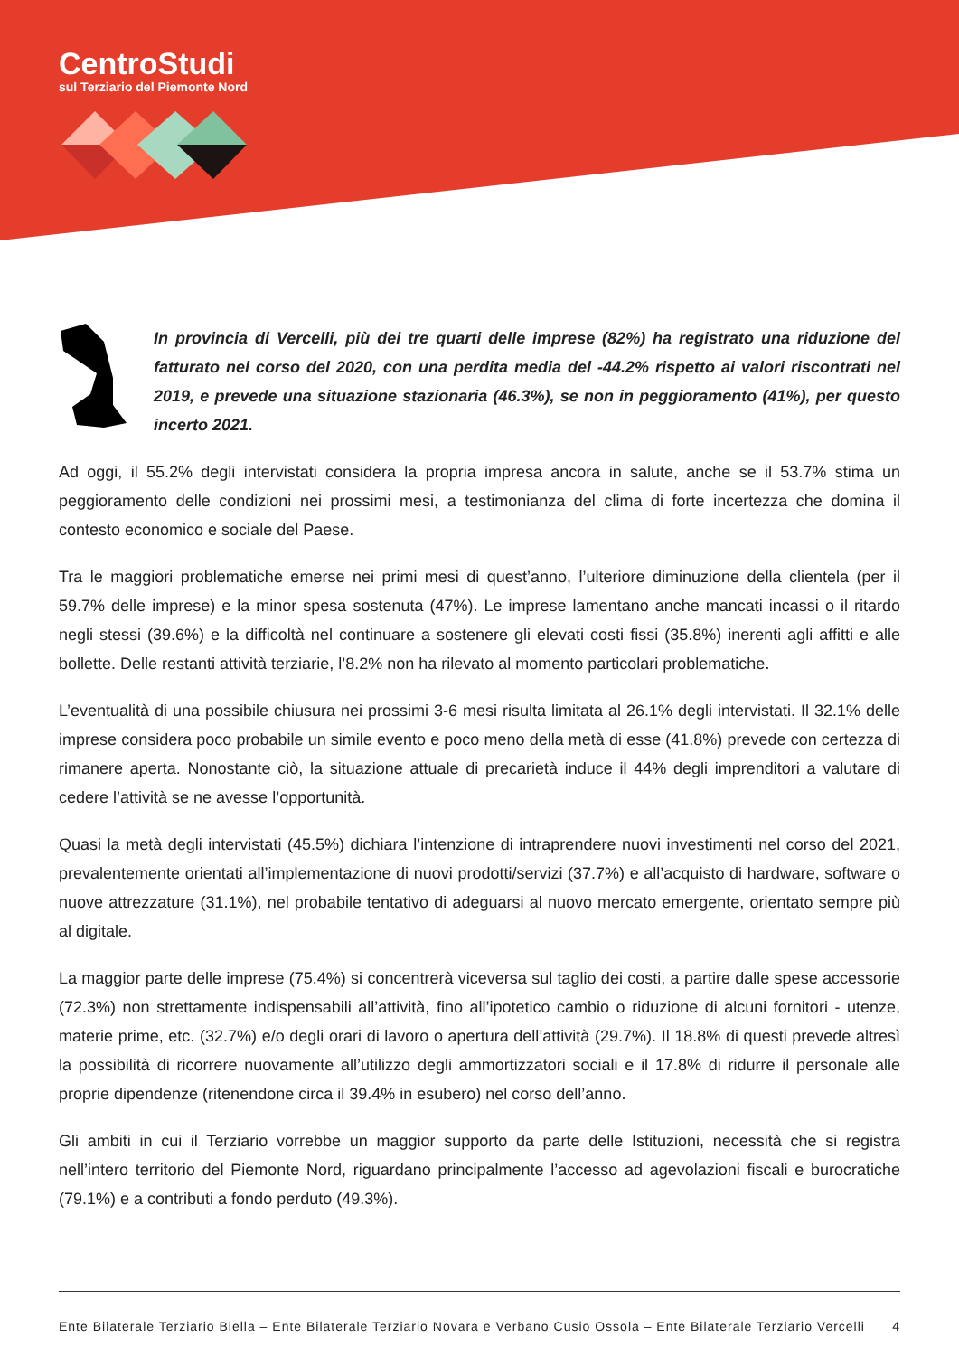CentroStudi
sul Terziario del Piemonte Nord
In provincia di Vercelli, più dei tre quarti delle imprese (82%) ha registrato una riduzione del fatturato nel corso del 2020, con una perdita media del -44.2% rispetto ai valori riscontrati nel 2019, e prevede una situazione stazionaria (46.3%), se non in peggioramento (41%), per questo incerto 2021.
Ad oggi, il 55.2% degli intervistati considera la propria impresa ancora in salute, anche se il 53.7% stima un peggioramento delle condizioni nei prossimi mesi, a testimonianza del clima di forte incertezza che domina il contesto economico e sociale del Paese.
Tra le maggiori problematiche emerse nei primi mesi di quest’anno, l’ulteriore diminuzione della clientela (per il 59.7% delle imprese) e la minor spesa sostenuta (47%). Le imprese lamentano anche mancati incassi o il ritardo negli stessi (39.6%) e la difficoltà nel continuare a sostenere gli elevati costi fissi (35.8%) inerenti agli affitti e alle bollette. Delle restanti attività terziarie, l’8.2% non ha rilevato al momento particolari problematiche.
L’eventualità di una possibile chiusura nei prossimi 3-6 mesi risulta limitata al 26.1% degli intervistati. Il 32.1% delle imprese considera poco probabile un simile evento e poco meno della metà di esse (41.8%) prevede con certezza di rimanere aperta. Nonostante ciò, la situazione attuale di precarietà induce il 44% degli imprenditori a valutare di cedere l’attività se ne avesse l’opportunità.
Quasi la metà degli intervistati (45.5%) dichiara l’intenzione di intraprendere nuovi investimenti nel corso del 2021, prevalentemente orientati all’implementazione di nuovi prodotti/servizi (37.7%) e all’acquisto di hardware, software o nuove attrezzature (31.1%), nel probabile tentativo di adeguarsi al nuovo mercato emergente, orientato sempre più al digitale.
La maggior parte delle imprese (75.4%) si concentrerà viceversa sul taglio dei costi, a partire dalle spese accessorie (72.3%) non strettamente indispensabili all’attività, fino all’ipotetico cambio o riduzione di alcuni fornitori - utenze, materie prime, etc. (32.7%) e/o degli orari di lavoro o apertura dell’attività (29.7%). Il 18.8% di questi prevede altresì la possibilità di ricorrere nuovamente all’utilizzo degli ammortizzatori sociali e il 17.8% di ridurre il personale alle proprie dipendenze (ritenendone circa il 39.4% in esubero) nel corso dell’anno.
Gli ambiti in cui il Terziario vorrebbe un maggior supporto da parte delle Istituzioni, necessità che si registra nell’intero territorio del Piemonte Nord, riguardano principalmente l’accesso ad agevolazioni fiscali e burocratiche (79.1%) e a contributi a fondo perduto (49.3%).
Ente Bilaterale Terziario Biella – Ente Bilaterale Terziario Novara e Verbano Cusio Ossola – Ente Bilaterale Terziario Vercelli 4